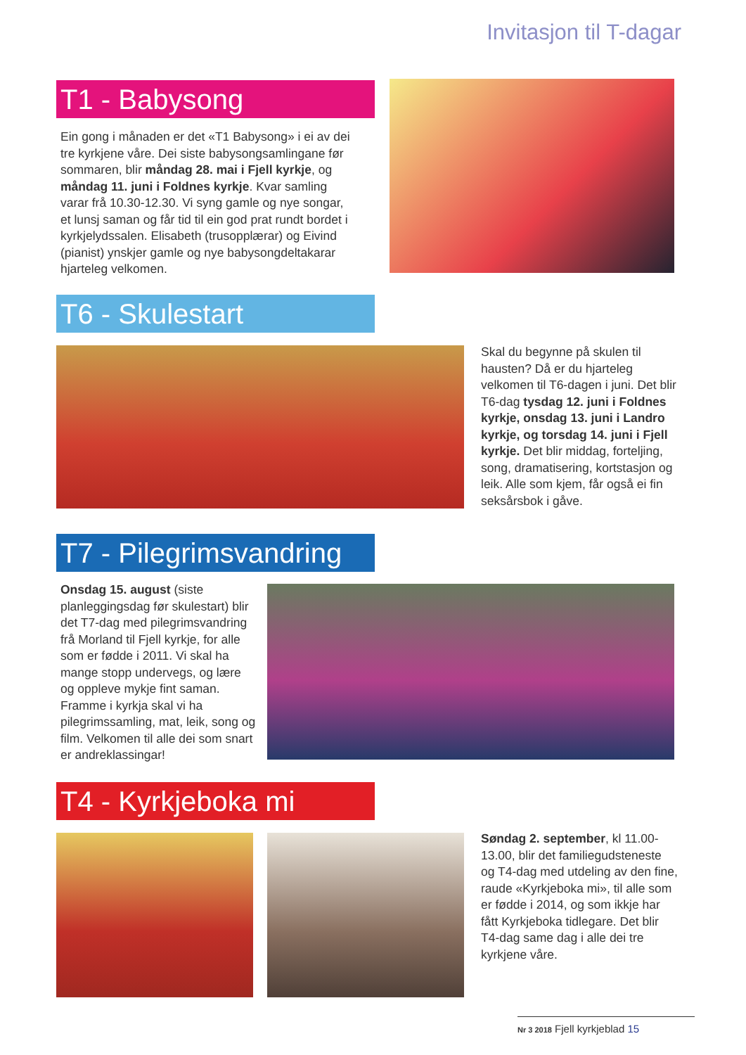Invitasjon til T-dagar
T1 - Babysong
Ein gong i månaden er det «T1 Babysong» i ei av dei tre kyrkjene våre. Dei siste babysongsamlingane før sommaren, blir måndag 28. mai i Fjell kyrkje, og måndag 11. juni i Foldnes kyrkje. Kvar samling varar frå 10.30-12.30. Vi syng gamle og nye songar, et lunsj saman og får tid til ein god prat rundt bordet i kyrkjelydssalen. Elisabeth (trusopplærar) og Eivind (pianist) ynskjer gamle og nye babysongdeltakarar hjarteleg velkomen.
T6 - Skulestart
Skal du begynne på skulen til hausten? Då er du hjarteleg velkomen til T6-dagen i juni. Det blir T6-dag tysdag 12. juni i Foldnes kyrkje, onsdag 13. juni i Landro kyrkje, og torsdag 14. juni i Fjell kyrkje. Det blir middag, forteljing, song, dramatisering, kortstasjon og leik. Alle som kjem, får også ei fin seksårsbok i gåve.
T7 - Pilegrimsvandring
Onsdag 15. august (siste planleggingsdag før skulestart) blir det T7-dag med pilegrimsvandring frå Morland til Fjell kyrkje, for alle som er fødde i 2011. Vi skal ha mange stopp undervegs, og lære og oppleve mykje fint saman. Framme i kyrkja skal vi ha pilegrimssamling, mat, leik, song og film. Velkomen til alle dei som snart er andreklassingar!
T4 - Kyrkjeboka mi
Søndag 2. september, kl 11.00-13.00, blir det familiegudsteneste og T4-dag med utdeling av den fine, raude «Kyrkjeboka mi», til alle som er fødde i 2014, og som ikkje har fått Kyrkjeboka tidlegare. Det blir T4-dag same dag i alle dei tre kyrkjene våre.
Nr 3 2018 Fjell kyrkjeblad 15